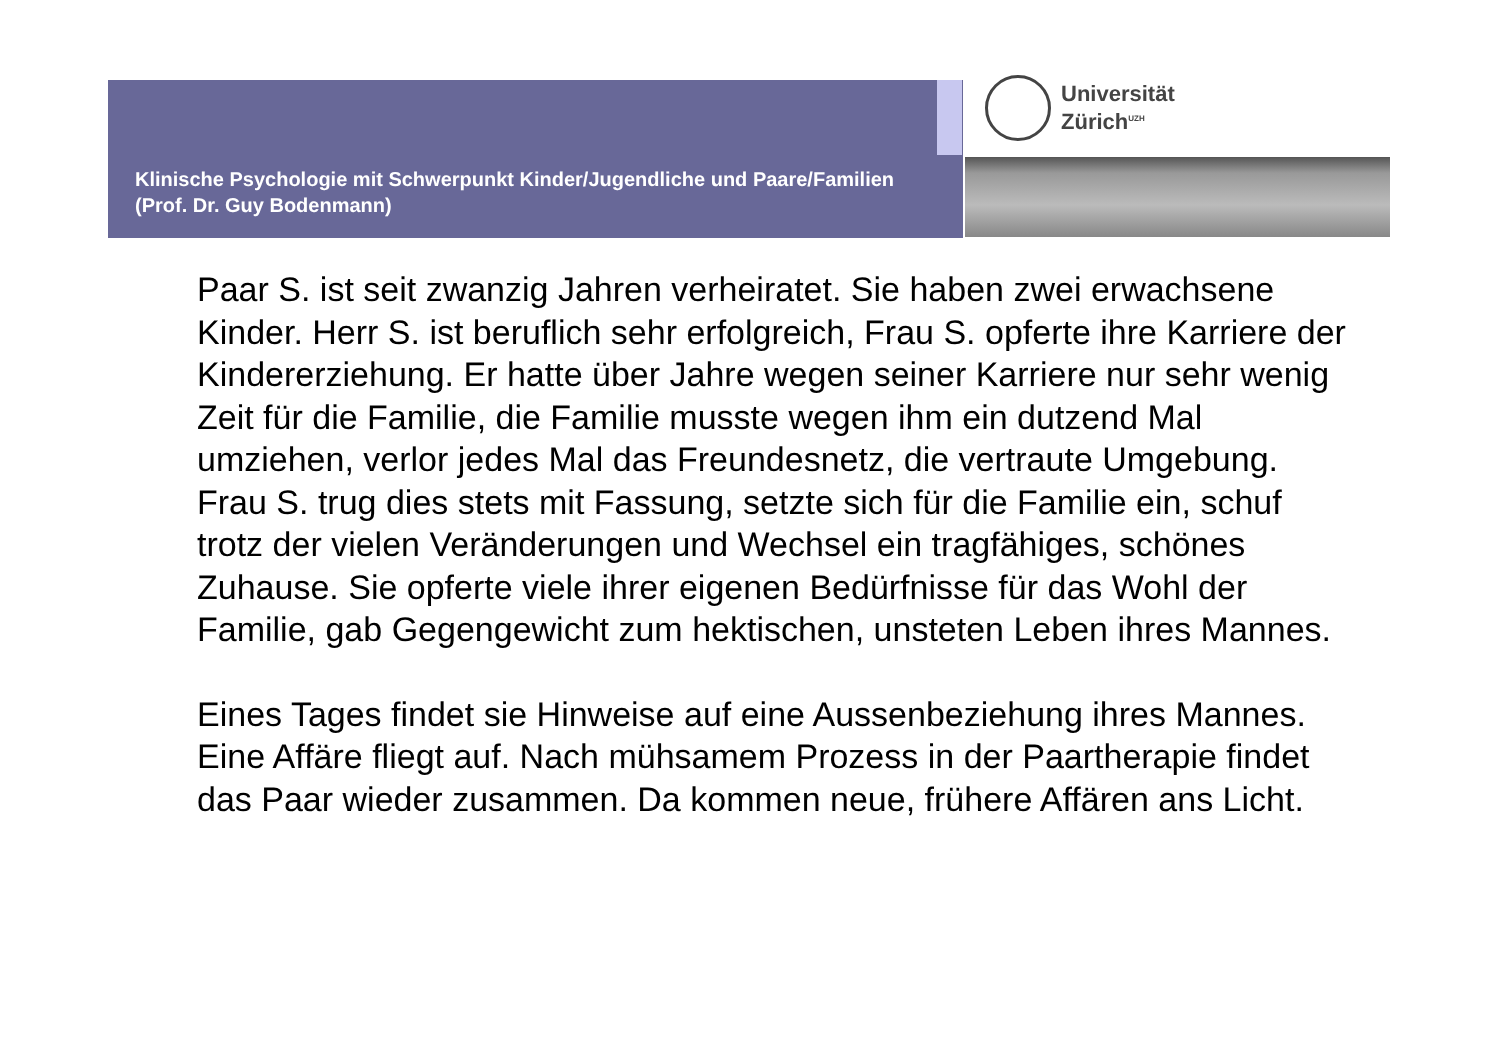Klinische Psychologie mit Schwerpunkt Kinder/Jugendliche und Paare/Familien (Prof. Dr. Guy Bodenmann)
Universität
Zürich<sup>UZH</sup>
Paar S. ist seit zwanzig Jahren verheiratet. Sie haben zwei erwachsene Kinder. Herr S. ist beruflich sehr erfolgreich, Frau S. opferte ihre Karriere der Kindererziehung. Er hatte über Jahre wegen seiner Karriere nur sehr wenig Zeit für die Familie, die Familie musste wegen ihm ein dutzend Mal umziehen, verlor jedes Mal das Freundesnetz, die vertraute Umgebung. Frau S. trug dies stets mit Fassung, setzte sich für die Familie ein, schuf trotz der vielen Veränderungen und Wechsel ein tragfähiges, schönes Zuhause. Sie opferte viele ihrer eigenen Bedürfnisse für das Wohl der Familie, gab Gegengewicht zum hektischen, unsteten Leben ihres Mannes.
Eines Tages findet sie Hinweise auf eine Aussenbeziehung ihres Mannes. Eine Affäre fliegt auf. Nach mühsamem Prozess in der Paartherapie findet das Paar wieder zusammen. Da kommen neue, frühere Affären ans Licht.